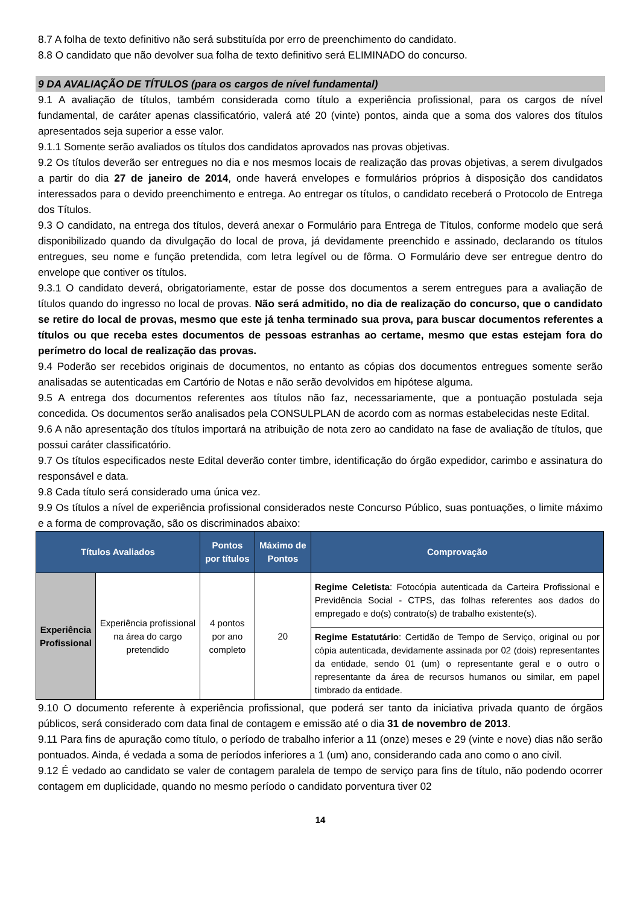8.7 A folha de texto definitivo não será substituída por erro de preenchimento do candidato.
8.8 O candidato que não devolver sua folha de texto definitivo será ELIMINADO do concurso.
9 DA AVALIAÇÃO DE TÍTULOS (para os cargos de nível fundamental)
9.1 A avaliação de títulos, também considerada como título a experiência profissional, para os cargos de nível fundamental, de caráter apenas classificatório, valerá até 20 (vinte) pontos, ainda que a soma dos valores dos títulos apresentados seja superior a esse valor.
9.1.1 Somente serão avaliados os títulos dos candidatos aprovados nas provas objetivas.
9.2 Os títulos deverão ser entregues no dia e nos mesmos locais de realização das provas objetivas, a serem divulgados a partir do dia 27 de janeiro de 2014, onde haverá envelopes e formulários próprios à disposição dos candidatos interessados para o devido preenchimento e entrega. Ao entregar os títulos, o candidato receberá o Protocolo de Entrega dos Títulos.
9.3 O candidato, na entrega dos títulos, deverá anexar o Formulário para Entrega de Títulos, conforme modelo que será disponibilizado quando da divulgação do local de prova, já devidamente preenchido e assinado, declarando os títulos entregues, seu nome e função pretendida, com letra legível ou de fôrma. O Formulário deve ser entregue dentro do envelope que contiver os títulos.
9.3.1 O candidato deverá, obrigatoriamente, estar de posse dos documentos a serem entregues para a avaliação de títulos quando do ingresso no local de provas. Não será admitido, no dia de realização do concurso, que o candidato se retire do local de provas, mesmo que este já tenha terminado sua prova, para buscar documentos referentes a títulos ou que receba estes documentos de pessoas estranhas ao certame, mesmo que estas estejam fora do perímetro do local de realização das provas.
9.4 Poderão ser recebidos originais de documentos, no entanto as cópias dos documentos entregues somente serão analisadas se autenticadas em Cartório de Notas e não serão devolvidos em hipótese alguma.
9.5 A entrega dos documentos referentes aos títulos não faz, necessariamente, que a pontuação postulada seja concedida. Os documentos serão analisados pela CONSULPLAN de acordo com as normas estabelecidas neste Edital.
9.6 A não apresentação dos títulos importará na atribuição de nota zero ao candidato na fase de avaliação de títulos, que possui caráter classificatório.
9.7 Os títulos especificados neste Edital deverão conter timbre, identificação do órgão expedidor, carimbo e assinatura do responsável e data.
9.8 Cada título será considerado uma única vez.
9.9 Os títulos a nível de experiência profissional considerados neste Concurso Público, suas pontuações, o limite máximo e a forma de comprovação, são os discriminados abaixo:
| Títulos Avaliados | | Pontos por títulos | Máximo de Pontos | Comprovação |
| --- | --- | --- | --- | --- |
| Experiência Profissional | Experiência profissional na área do cargo pretendido | 4 pontos por ano completo | 20 | Regime Celetista : Fotocópia autenticada da Carteira Profissional e Previdência Social - CTPS, das folhas referentes aos dados do empregado e do(s) contrato(s) de trabalho existente(s). |
| | | | | Regime Estatutário : Certidão de Tempo de Serviço, original ou por cópia autenticada, devidamente assinada por 02 (dois) representantes da entidade, sendo 01 (um) o representante geral e o outro o representante da área de recursos humanos ou similar, em papel timbrado da entidade. |
9.10 O documento referente à experiência profissional, que poderá ser tanto da iniciativa privada quanto de órgãos públicos, será considerado com data final de contagem e emissão até o dia 31 de novembro de 2013.
9.11 Para fins de apuração como título, o período de trabalho inferior a 11 (onze) meses e 29 (vinte e nove) dias não serão pontuados. Ainda, é vedada a soma de períodos inferiores a 1 (um) ano, considerando cada ano como o ano civil.
9.12 É vedado ao candidato se valer de contagem paralela de tempo de serviço para fins de título, não podendo ocorrer contagem em duplicidade, quando no mesmo período o candidato porventura tiver 02
14